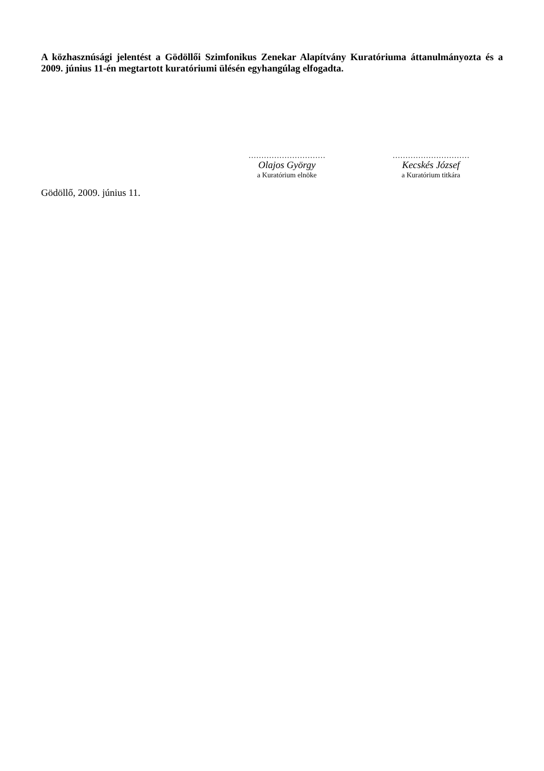A közhasznúsági jelentést a Gödöllői Szimfonikus Zenekar Alapítvány Kuratóriuma áttanulmányozta és a 2009. június 11-én megtartott kuratóriumi ülésén egyhangúlag elfogadta.
Gödöllő, 2009. június 11.
…………………………
Olajos György
a Kuratórium elnöke
…………………………
Kecskés József
a Kuratórium titkára